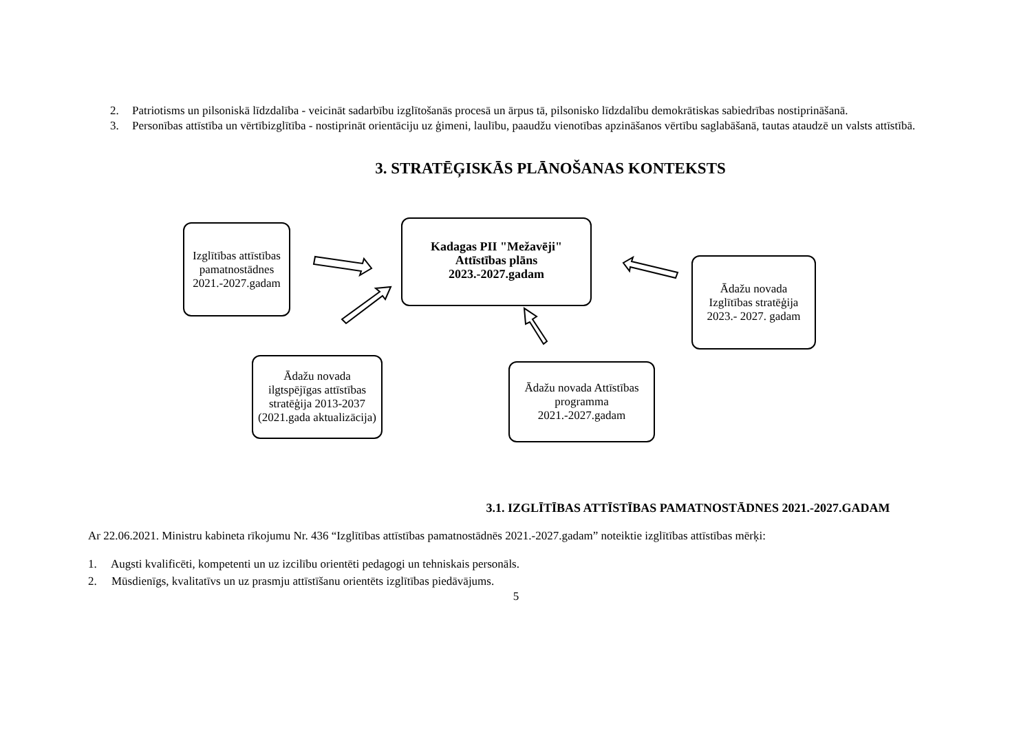2. Patriotisms un pilsoniskā līdzdalība - veicināt sadarbību izglītošanās procesā un ārpus tā, pilsonisko līdzdalību demokrātiskas sabiedrības nostiprināšanā.
3. Personības attīstība un vērtībizglītība - nostiprināt orientāciju uz ģimeni, laulību, paaudžu vienotības apzināšanos vērtību saglabāšanā, tautas ataudzē un valsts attīstībā.
3. STRATĒĢISKĀS PLĀNOŠANAS KONTEKSTS
Izglītības attīstības pamatnostādnes 2021.-2027.gadam
Kadagas PII "Mežavēji" Attīstības plāns 2023.-2027.gadam
Ādažu novada Izglītības stratēģija 2023.- 2027. gadam
Ādažu novada ilgtspējīgas attīstības stratēģija 2013-2037 (2021.gada aktualizācija)
Ādažu novada Attīstības programma 2021.-2027.gadam
3.1. IZGLĪTĪBAS ATTĪSTĪBAS PAMATNOSTĀDNES 2021.-2027.GADAM
Ar 22.06.2021. Ministru kabineta rīkojumu Nr. 436 “Izglītības attīstības pamatnostādnēs 2021.-2027.gadam” noteiktie izglītības attīstības mērķi:
1. Augsti kvalificēti, kompetenti un uz izcilību orientēti pedagogi un tehniskais personāls.
2. Mūsdienīgs, kvalitatīvs un uz prasmju attīstīšanu orientēts izglītības piedāvājums.
5